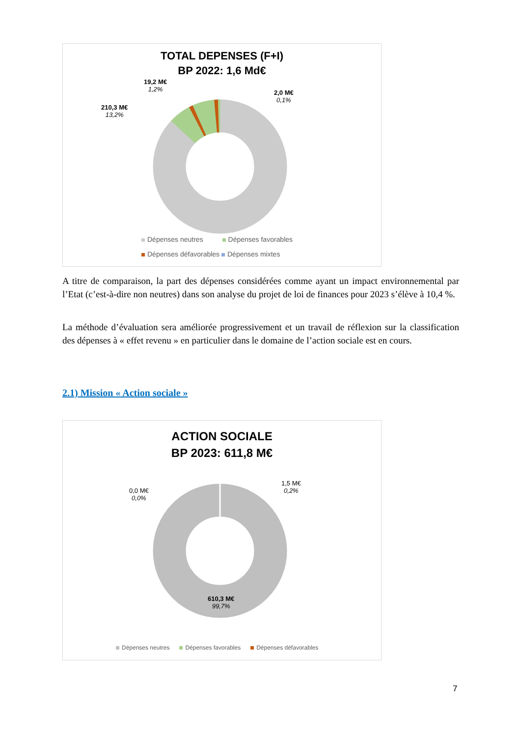TOTAL DEPENSES (F+I)
BP 2022: 1,6 Md€
19,2 M€
1,2%
2,0 M€
0,1%
210,3 M€
13,2%
Dépenses neutres Dépenses favorables
Dépenses défavorables Dépenses mixtes
A titre de comparaison, la part des dépenses considérées comme ayant un impact environnemental par l’Etat (c’est-à-dire non neutres) dans son analyse du projet de loi de finances pour 2023 s’élève à 10,4 %.
La méthode d’évaluation sera améliorée progressivement et un travail de réflexion sur la classification des dépenses à « effet revenu » en particulier dans le domaine de l’action sociale est en cours.
2.1) Mission « Action sociale »
ACTION SOCIALE
BP 2023: 611,8 M€
0,0 M€
0,0%
1,5 M€
0,2%
610,3 M€
99,7%
Dépenses neutres Dépenses favorables Dépenses défavorables
7